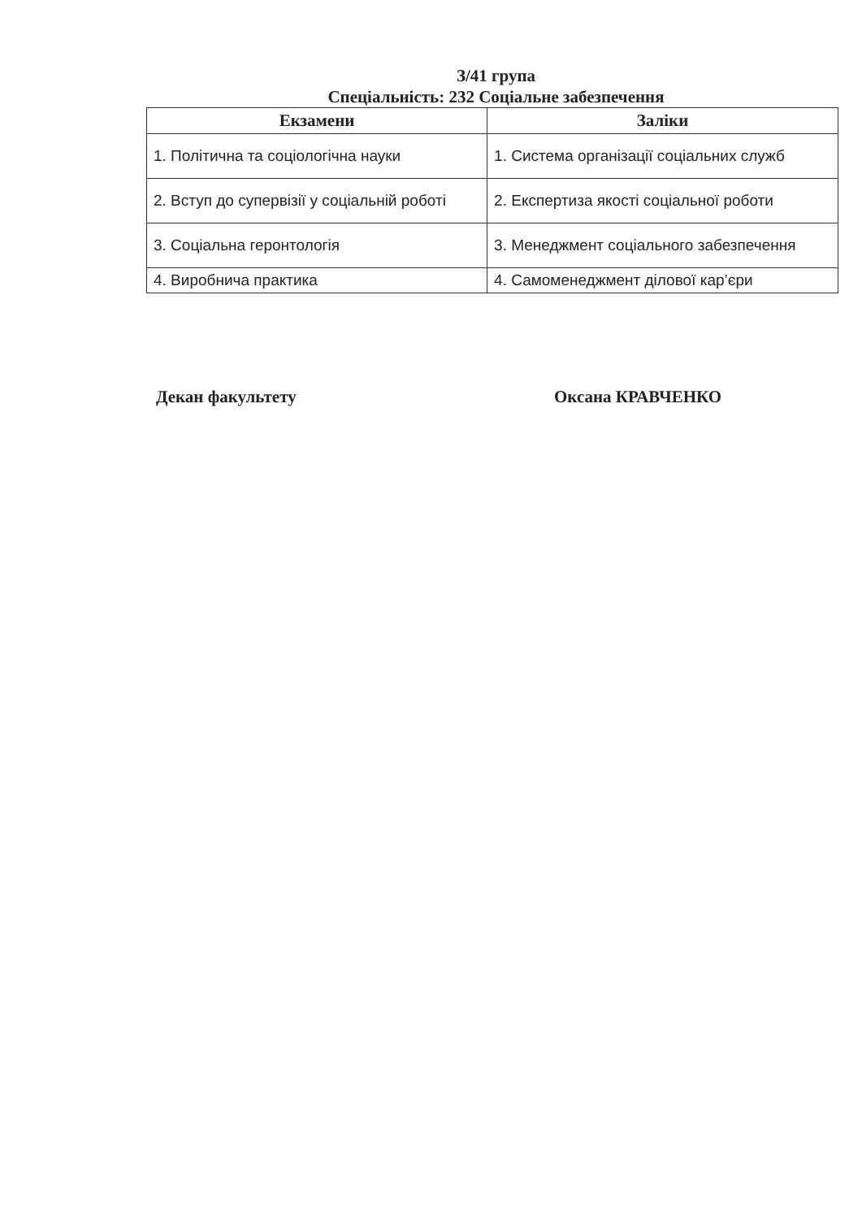З/41 група
Спеціальність: 232 Соціальне забезпечення
| Екзамени | Заліки |
| --- | --- |
| 1. Політична та соціологічна науки | 1. Система організації соціальних служб |
| 2. Вступ до супервізії у соціальній роботі | 2. Експертиза якості соціальної роботи |
| 3. Соціальна геронтологія | 3. Менеджмент соціального забезпечення |
| 4. Виробнича практика | 4. Самоменеджмент ділової кар’єри |
Декан факультету Оксана КРАВЧЕНКО